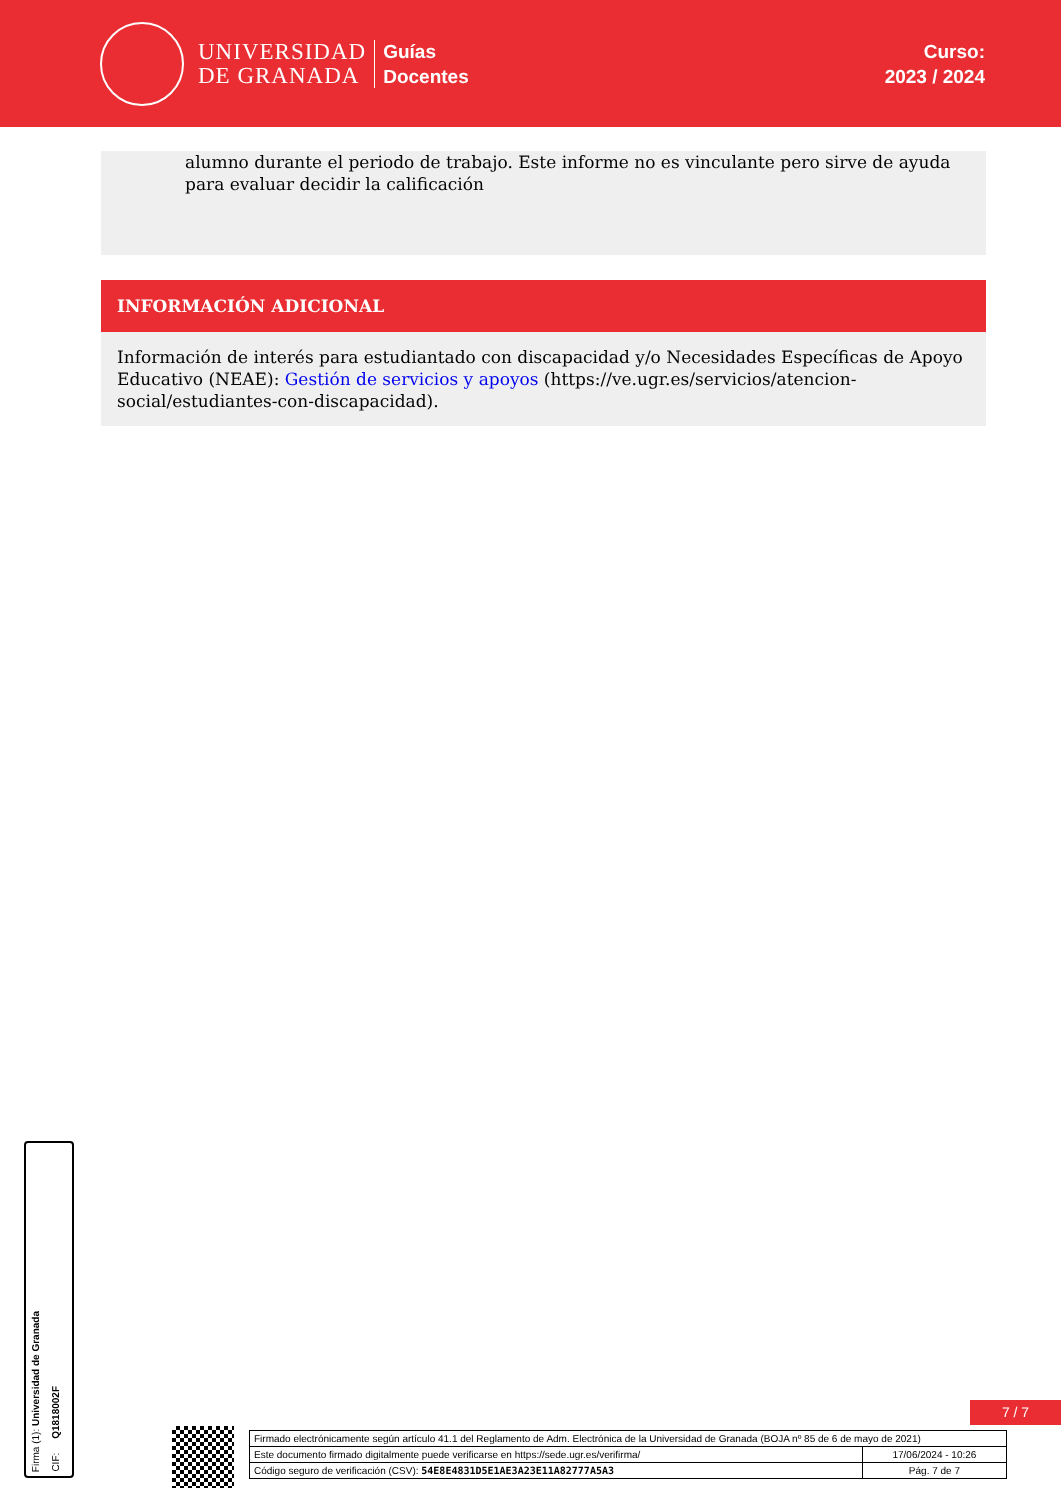UNIVERSIDAD
DE GRANADA
Guías
Docentes
Curso:
2023 / 2024
alumno durante el periodo de trabajo. Este informe no es vinculante pero sirve de ayuda para evaluar decidir la calificación
INFORMACIÓN ADICIONAL
Información de interés para estudiantado con discapacidad y/o Necesidades Específicas de Apoyo Educativo (NEAE): Gestión de servicios y apoyos (https://ve.ugr.es/servicios/atencion-social/estudiantes-con-discapacidad).
Firma (1): Universidad de Granada
CIF: Q1818002F
7 / 7
| Firmado electrónicamente según artículo 41.1 del Reglamento de Adm. Electrónica de la Universidad de Granada (BOJA nº 85 de 6 de mayo de 2021) | |
| Este documento firmado digitalmente puede verificarse en https://sede.ugr.es/verifirma/ | 17/06/2024 - 10:26 |
| Código seguro de verificación (CSV): 54E8E4831D5E1AE3A23E11A82777A5A3 | Pág. 7 de 7 |